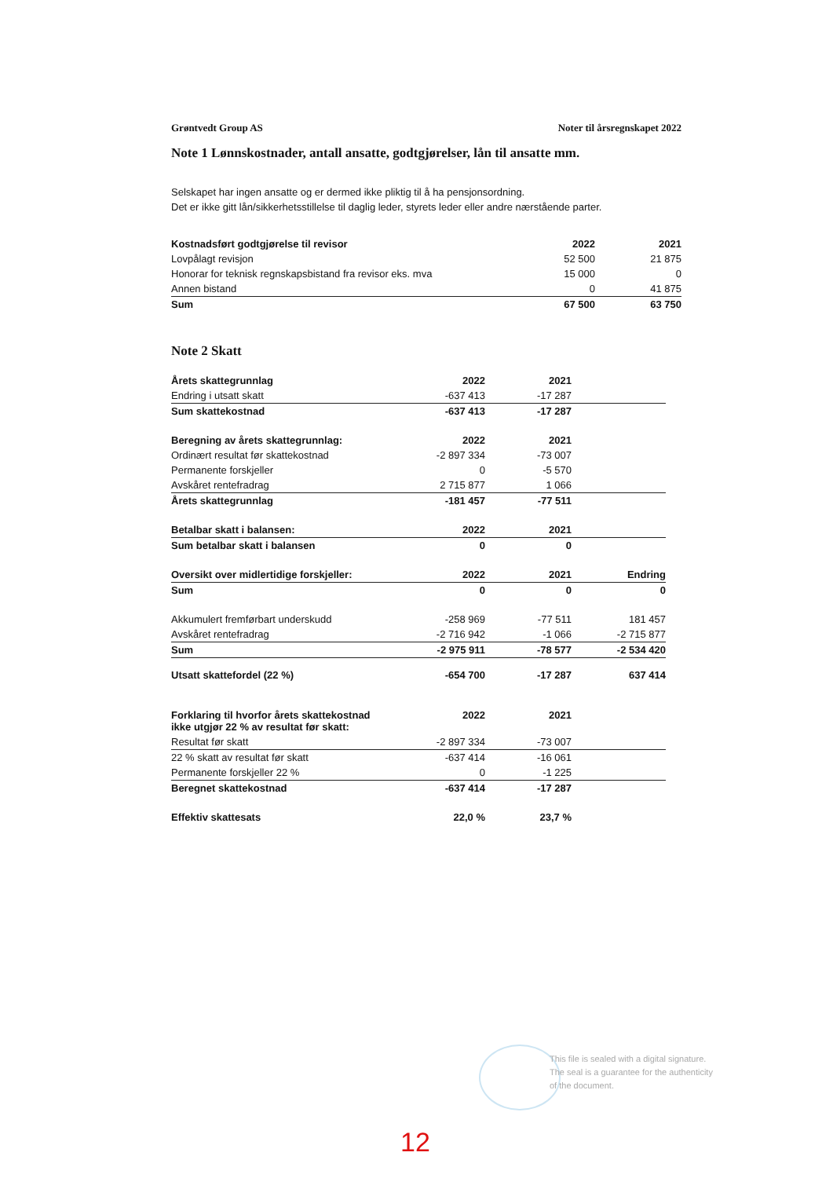Grøntvedt Group AS Noter til årsregnskapet 2022
Note 1 Lønnskostnader, antall ansatte, godtgjørelser, lån til ansatte mm.
Selskapet har ingen ansatte og er dermed ikke pliktig til å ha pensjonsordning.
Det er ikke gitt lån/sikkerhetsstillelse til daglig leder, styrets leder eller andre nærstående parter.
| Kostnadsført godtgjørelse til revisor | 2022 | 2021 |
| --- | --- | --- |
| Lovpålagt revisjon | 52 500 | 21 875 |
| Honorar for teknisk regnskapsbistand fra revisor eks. mva | 15 000 | 0 |
| Annen bistand | 0 | 41 875 |
| Sum | 67 500 | 63 750 |
Note 2 Skatt
| Årets skattegrunnlag | 2022 | 2021 | |
| --- | --- | --- | --- |
| Endring i utsatt skatt | -637 413 | -17 287 | |
| Sum skattekostnad | -637 413 | -17 287 | |
| Beregning av årets skattegrunnlag: | 2022 | 2021 | |
| Ordinært resultat før skattekostnad | -2 897 334 | -73 007 | |
| Permanente forskjeller | 0 | -5 570 | |
| Avskåret rentefradrag | 2 715 877 | 1 066 | |
| Årets skattegrunnlag | -181 457 | -77 511 | |
| Betalbar skatt i balansen: | 2022 | 2021 | |
| Sum betalbar skatt i balansen | 0 | 0 | |
| Oversikt over midlertidige forskjeller: | 2022 | 2021 | Endring |
| Sum | 0 | 0 | 0 |
| Akkumulert fremførbart underskudd | -258 969 | -77 511 | 181 457 |
| Avskåret rentefradrag | -2 716 942 | -1 066 | -2 715 877 |
| Sum | -2 975 911 | -78 577 | -2 534 420 |
| Utsatt skattefordel (22 %) | -654 700 | -17 287 | 637 414 |
| Forklaring til hvorfor årets skattekostnad ikke utgjør 22 % av resultat før skatt: | 2022 | 2021 | |
| Resultat før skatt | -2 897 334 | -73 007 | |
| 22 % skatt av resultat før skatt | -637 414 | -16 061 | |
| Permanente forskjeller 22 % | 0 | -1 225 | |
| Beregnet skattekostnad | -637 414 | -17 287 | |
| Effektiv skattesats | 22,0 % | 23,7 % | |
This file is sealed with a digital signature.
The seal is a guarantee for the authenticity
of the document.
12